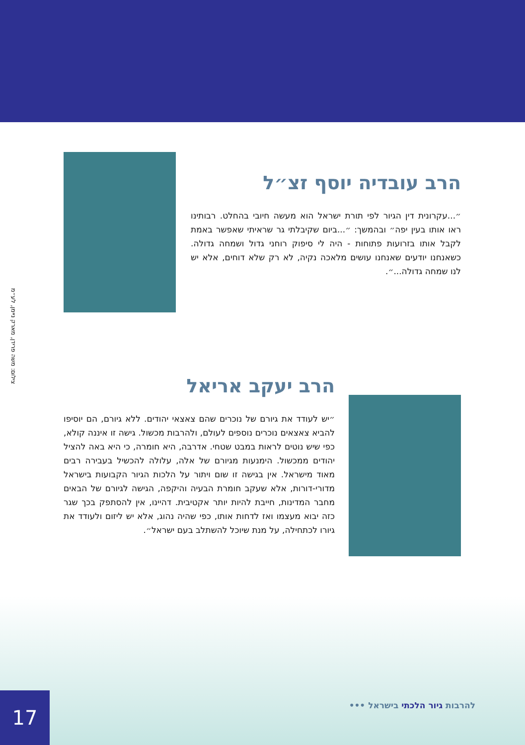הרב עובדיה יוסף זצ״ל
״...עקרונית דין הגיור לפי תורת ישראל הוא מעשה חיובי בהחלט. רבותינו ראו אותו בעין יפה״ ובהמשך: ״...ביום שקיבלתי גר שראיתי שאפשר באמת לקבל אותו בזרועות פתוחות - היה לי סיפוק רוחני גדול ושמחה גדולה. כשאנחנו יודעים שאנחנו עושים מלאכה נקיה, לא רק שלא דוחים, אלא יש לנו שמחה גדולה...״.
הרב יעקב אריאל
״יש לעודד את גיורם של נוכרים שהם צאצאי יהודים. ללא גיורם, הם יוסיפו להביא צאצאים נוכרים נוספים לעולם, ולהרבות מכשול. גישה זו איננה קולא, כפי שיש נוטים לראות במבט שטחי. אדרבה, היא חומרה, כי היא באה להציל יהודים ממכשול. הימנעות מגיורם של אלה, עלולה להכשיל בעבירה רבים מאוד מישראל. אין בגישה זו שום ויתור על הלכות הגיור הקבועות בישראל מדורי-דורות, אלא שעקב חומרת הבעיה והיקפה, הגישה לגיורם של הבאים מחבר המדינות, חייבת להיות יותר אקטיבית. דהיינו, אין להסתפק בכך שגר כזה יבוא מעצמו ואז לדחות אותו, כפי שהיה נהוג, אלא יש ליזום ולעודד את גיורו לכתחילה, על מנת שיוכל להשתלב בעם ישראל״.
צילום: משה פרידן, מארק ניימן, לע״מ
17 להרבות גיור הלכתי בישראל •••